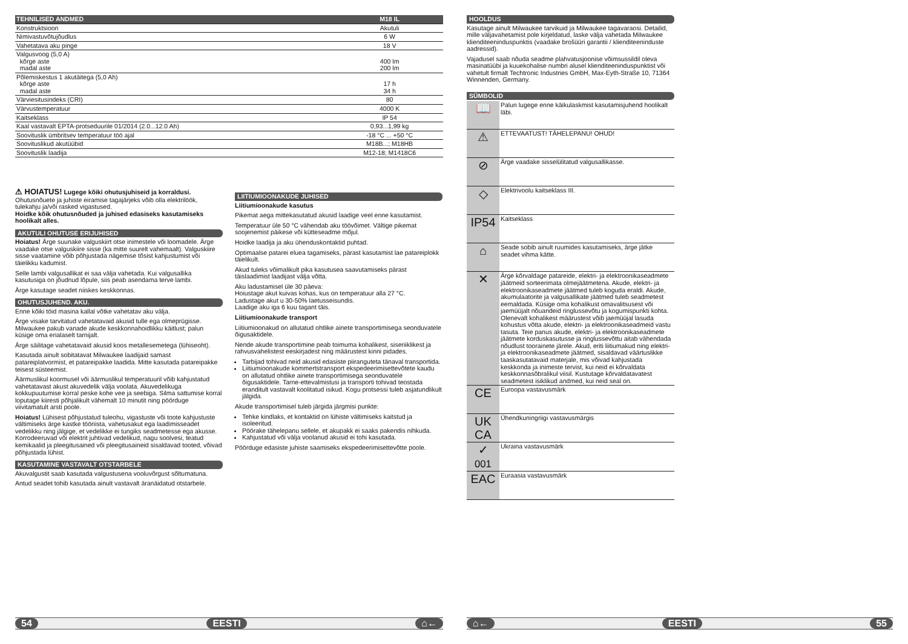| TEHNILISED ANDMED | M18 IL |
| --- | --- |
| Konstruktsioon | Akutuli |
| Nimivastuvõtujõudlus | 6 W |
| Vahetatava aku pinge | 18 V |
| Valgusvoog (5,0 A) kõrge aste madal aste | 400 lm 200 lm |
| Põlemiskestus 1 akutäitega (5,0 Ah) kõrge aste madal aste | 17 h 34 h |
| Värviesitusindeks (CRI) | 80 |
| Värvustemperatuur | 4000 K |
| Kaitseklass | IP 54 |
| Kaal vastavalt EPTA-protseduurile 01/2014 (2.0...12.0 Ah) | 0,93...1,99 kg |
| Soovituslik ümbritsev temperatuur töö ajal | -18 °C ... +50 °C |
| Soovituslikud akutüübid | M18B...; M18HB |
| Soovituslik laadija | M12-18; M1418C6 |
⚠ HOIATUS! Lugege kõiki ohutusjuhiseid ja korraldusi. Ohutusnõuete ja juhiste eiramise tagajärjeks võib olla elektrilöök, tulekahju ja/või rasked vigastused.
Hoidke kõik ohutusnõuded ja juhised edasiseks kasutamiseks hoolikalt alles.
AKUTULI OHUTUSE ERIJUHISED
Hoiatus! Ärge suunake valguskiirt otse inimestele või loomadele. Ärge vaadake otse valguskiire sisse (ka mitte suurelt vahemaalt). Valguskiire sisse vaatamine võib põhjustada nägemise tõsist kahjustumist või täielikku kadumist.
Selle lambi valgusallikat ei saa välja vahetada. Kui valgusallika kasutusiga on jõudnud lõpule, siis peab asendama terve lambi.
Ärge kasutage seadet niiskes keskkonnas.
OHUTUSJUHEND. AKU.
Enne kõiki töid masina kallal võtke vahetatav aku välja.
Ärge visake tarvitatud vahetatavaid akusid tulle ega olmeprügisse. Milwaukee pakub vanade akude keskkonnahoidlikku käitlust; palun küsige oma erialaselt tarnijalt.
Ärge säilitage vahetatavaid akusid koos metallesemetega (lühiseoht).
Kasutada ainult sobitatavat Milwaukee laadijaid samast patareiplatvormist, et patareipakke laadida. Mitte kasutada patareipakke teisest süsteemist.
Äärmuslikul koormusel või äärmuslikul temperatuuril võib kahjustatud vahetatavast akust akuvedelik välja voolata. Akuvedelikuga kokkupuutumise korral peske kohe vee ja seebiga. Silma sattumise korral loputage kiiresti põhjalikult vähemalt 10 minutit ning pöörduge viivitamatult arsti poole.
Hoiatus! Lühisest põhjustatud tuleohu, vigastuste või toote kahjustuste vältimiseks ärge kastke tööriista, vahetusakut ega laadimisseadet vedelikku ning jälgige, et vedelikke ei tungiks seadmetesse ega akusse. Korrodeeruvad või elektrit juhtivad vedelikud, nagu soolvesi, teatud kemikaalid ja pleegitusained või pleegitusaineid sisaldavad tooted, võivad põhjustada lühist.
KASUTAMINE VASTAVALT OTSTARBELE
Akuvalgustit saab kasutada valgustusena vooluvõrgust sõltumatuna.
Antud seadet tohib kasutada ainult vastavalt äranäidatud otstarbele.
LIITIUMIOONAKUDE JUHISED
Liitiumioonakude kasutus
Pikemat aega mittekasutatud akusid laadige veel enne kasutamist.
Temperatuur üle 50 °C vähendab aku töövõimet. Vältige pikemat soojenemist päikese või kütteseadme mõjul.
Hoidke laadija ja aku ühenduskontaktid puhtad.
Optimaalse patarei eluea tagamiseks, pärast kasutamist lae patareiplokk täielikult.
Akud tuleks võimalikult pika kasutusea saavutamiseks pärast täislaadimist laadijast välja võtta.
Aku ladustamisel üle 30 päeva:
Hoiustage akut kuivas kohas, kus on temperatuur alla 27 °C.
Ladustage akut u 30-50% laetusseisundis.
Laadige aku iga 6 kuu tagant täis.
Liitiumioonakude transport
Liitiumioonakud on allutatud ohtlike ainete transportimisega seonduvatele õigusaktidele.
Nende akude transportimine peab toimuma kohalikest, siseriiklikest ja rahvusvahelistest eeskirjadest ning määrustest kinni pidades.
Tarbijad tohivad neid akusid edasiste piiranguteta tänaval transportida.
Liitiumioonakude kommertstransport ekspedeerimisettevõtete kaudu on allutatud ohtlike ainete transportimisega seonduvatele õigusaktidele. Tarne-ettevalmistusi ja transporti tohivad teostada eranditult vastavalt koolitatud isikud. Kogu protsessi tuleb asjatundlikult jälgida.
Akude transportimisel tuleb järgida järgmisi punkte:
Tehke kindlaks, et kontaktid on lühiste vältimiseks kaitstud ja isoleeritud.
Pöörake tähelepanu sellele, et akupakk ei saaks pakendis nihkuda.
Kahjustatud või välja voolanud akusid ei tohi kasutada.
Pöörduge edasiste juhiste saamiseks ekspedeerimisettevõtte poole.
HOOLDUS
Kasutage ainult Milwaukee tarvikuid ja Milwaukee tagavaraosi. Detailid, mille väljavahetamist pole kirjeldatud, laske välja vahetada Milwaukee klienditeeninduspunktis (vaadake brošüüri garantii / klienditeeninduste aadressid).
Vajadusel saab nõuda seadme plahvatusjoonise võimsussildil oleva masinatüübi ja kuuekohalise numbri alusel klienditeeninduspunktist või vahetult firmalt Techtronic Industries GmbH, Max-Eyth-Straße 10, 71364 Winnenden, Germany.
SÜMBOLID
| 📖 | Palun lugege enne käikulaskmist kasutamisjuhend hoolikalt läbi. |
| ⚠ | ETTEVAATUST! TÄHELEPANU! OHUD! |
| ⊘ | Ärge vaadake sisselülitatud valgusallikasse. |
| ◇ | Elektrivoolu kaitseklass III. |
| IP54 | Kaitseklass |
| ⌂ | Seade sobib ainult ruumides kasutamiseks, ärge jätke seadet vihma kätte. |
| ✕ | Ärge kõrvaldage patareide, elektri- ja elektroonikaseadmete jäätmeid sorteerimata olmejäätmetena. Akude, elektri- ja elektroonikaseadmete jäätmed tuleb koguda eraldi. Akude, akumulaatorite ja valgusallikate jäätmed tuleb seadmetest eemaldada. Küsige oma kohalikust omavalitsusest või jaemüüjalt nõuandeid ringlussevõtu ja kogumispunkti kohta. Olenevalt kohalikest määrustest võib jaemüüjal lasuda kohustus võtta akude, elektri- ja elektroonikaseadmeid vastu tasuta. Teie panus akude, elektri- ja elektroonikaseadmete jäätmete korduskasutusse ja ringlussevõttu aitab vähendada nõudlust toorainete järele. Akud, eriti liitiumakud ning elektri- ja elektroonikaseadmete jäätmed, sisaldavad väärtuslikke taaskasutatavaid materjale, mis võivad kahjustada keskkonda ja inimeste tervist, kui neid ei kõrvaldata keskkonnasõbralikul viisil. Kustutage kõrvaldatavatest seadmetest isiklikud andmed, kui neid seal on. |
| CE | Euroopa vastavusmärk |
| UK CA | Ühendkuningriigi vastavusmärgis |
| ✓ 001 | Ukraina vastavusmärk |
| EAC | Euraasia vastavusmärk |
54 EESTI ⌂← ⌂← EESTI 55